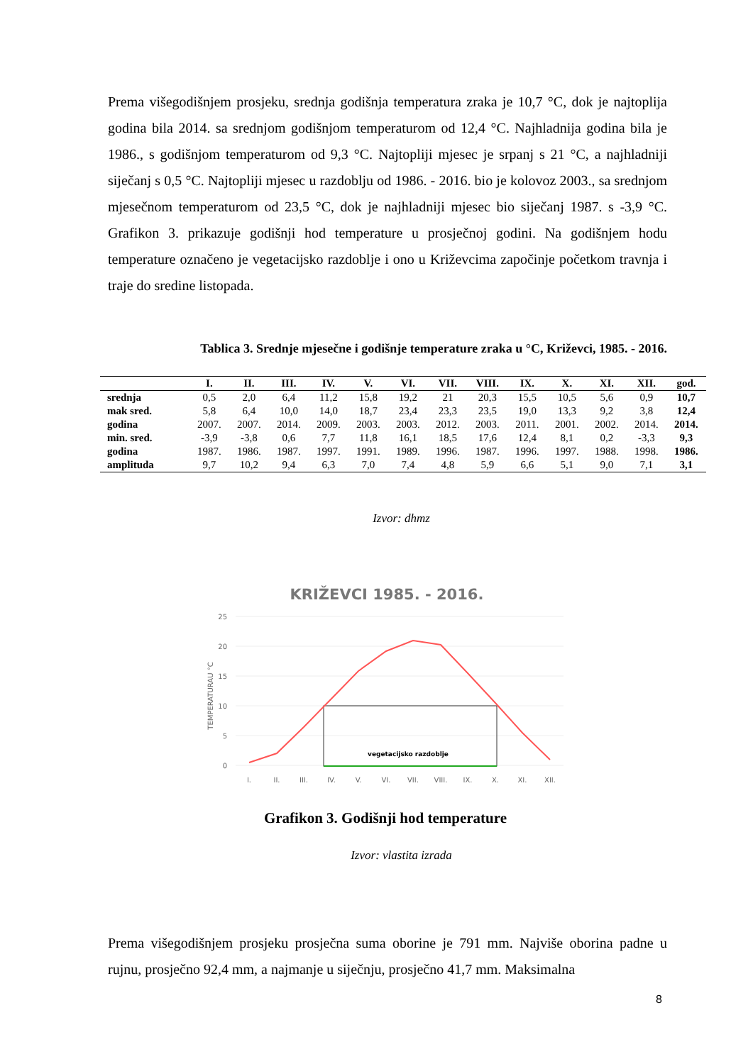Prema višegodišnjem prosjeku, srednja godišnja temperatura zraka je 10,7 °C, dok je najtoplija godina bila 2014. sa srednjom godišnjom temperaturom od 12,4 °C. Najhladnija godina bila je 1986., s godišnjom temperaturom od 9,3 °C. Najtopliji mjesec je srpanj s 21 °C, a najhladniji siječanj s 0,5 °C. Najtopliji mjesec u razdoblju od 1986. - 2016. bio je kolovoz 2003., sa srednjom mjesečnom temperaturom od 23,5 °C, dok je najhladniji mjesec bio siječanj 1987. s -3,9 °C. Grafikon 3. prikazuje godišnji hod temperature u prosječnoj godini. Na godišnjem hodu temperature označeno je vegetacijsko razdoblje i ono u Križevcima započinje početkom travnja i traje do sredine listopada.
Tablica 3. Srednje mjesečne i godišnje temperature zraka u °C, Križevci, 1985. - 2016.
| | I. | II. | III. | IV. | V. | VI. | VII. | VIII. | IX. | X. | XI. | XII. | god. |
| --- | --- | --- | --- | --- | --- | --- | --- | --- | --- | --- | --- | --- | --- |
| srednja | 0,5 | 2,0 | 6,4 | 11,2 | 15,8 | 19,2 | 21 | 20,3 | 15,5 | 10,5 | 5,6 | 0,9 | 10,7 |
| mak sred. | 5,8 | 6,4 | 10,0 | 14,0 | 18,7 | 23,4 | 23,3 | 23,5 | 19,0 | 13,3 | 9,2 | 3,8 | 12,4 |
| godina | 2007. | 2007. | 2014. | 2009. | 2003. | 2003. | 2012. | 2003. | 2011. | 2001. | 2002. | 2014. | 2014. |
| min. sred. | -3,9 | -3,8 | 0,6 | 7,7 | 11,8 | 16,1 | 18,5 | 17,6 | 12,4 | 8,1 | 0,2 | -3,3 | 9,3 |
| godina | 1987. | 1986. | 1987. | 1997. | 1991. | 1989. | 1996. | 1987. | 1996. | 1997. | 1988. | 1998. | 1986. |
| amplituda | 9,7 | 10,2 | 9,4 | 6,3 | 7,0 | 7,4 | 4,8 | 5,9 | 6,6 | 5,1 | 9,0 | 7,1 | 3,1 |
Izvor: dhmz
KRIŽEVCI 1985. - 2016.
25
20
15
10
5
0
TEMPERATURAU °C
vegetacijsko razdoblje
I.
II.
III.
IV.
V.
VI.
VII.
VIII.
IX.
X.
XI.
XII.
Grafikon 3. Godišnji hod temperature
Izvor: vlastita izrada
Prema višegodišnjem prosjeku prosječna suma oborine je 791 mm. Najviše oborina padne u rujnu, prosječno 92,4 mm, a najmanje u siječnju, prosječno 41,7 mm. Maksimalna
8